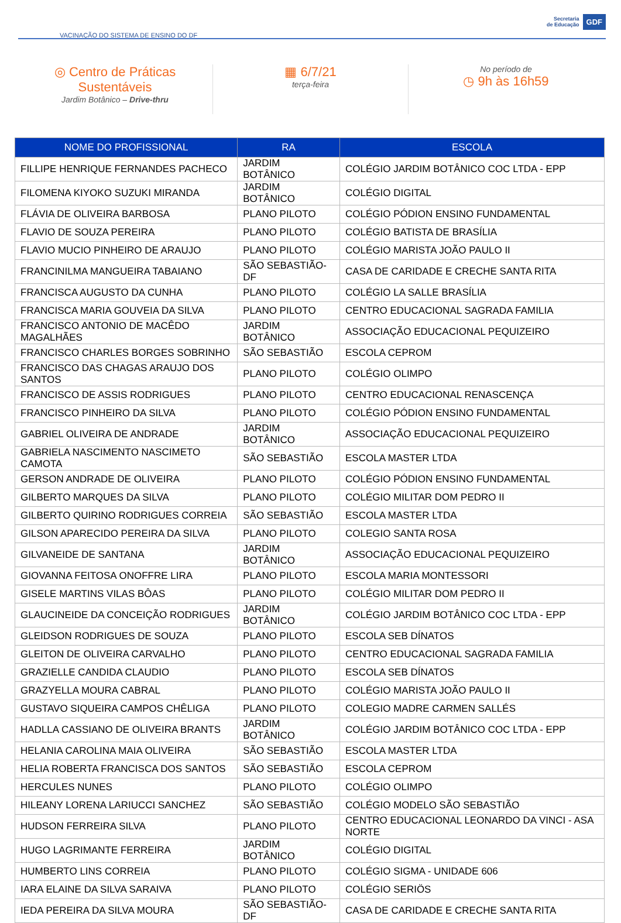VACINAÇÃO DO SISTEMA DE ENSINO DO DF
Secretaria
de Educação
GDF
◎ Centro de Práticas Sustentáveis
Jardim Botânico – Drive-thru
▦ 6/7/21
terça-feira
No período de
◷ 9h às 16h59
| NOME DO PROFISSIONAL | RA | ESCOLA |
| --- | --- | --- |
| FILLIPE HENRIQUE FERNANDES PACHECO | JARDIM BOTÂNICO | COLÉGIO JARDIM BOTÂNICO COC LTDA - EPP |
| FILOMENA KIYOKO SUZUKI MIRANDA | JARDIM BOTÂNICO | COLÉGIO DIGITAL |
| FLÁVIA DE OLIVEIRA BARBOSA | PLANO PILOTO | COLÉGIO PÓDION ENSINO FUNDAMENTAL |
| FLAVIO DE SOUZA PEREIRA | PLANO PILOTO | COLÉGIO BATISTA DE BRASÍLIA |
| FLAVIO MUCIO PINHEIRO DE ARAUJO | PLANO PILOTO | COLÉGIO MARISTA JOÃO PAULO II |
| FRANCINILMA MANGUEIRA TABAIANO | SÃO SEBASTIÃO-DF | CASA DE CARIDADE E CRECHE SANTA RITA |
| FRANCISCA AUGUSTO DA CUNHA | PLANO PILOTO | COLÉGIO LA SALLE BRASÍLIA |
| FRANCISCA MARIA GOUVEIA DA SILVA | PLANO PILOTO | CENTRO EDUCACIONAL SAGRADA FAMILIA |
| FRANCISCO ANTONIO DE MACÊDO MAGALHÃES | JARDIM BOTÂNICO | ASSOCIAÇÃO EDUCACIONAL PEQUIZEIRO |
| FRANCISCO CHARLES BORGES SOBRINHO | SÃO SEBASTIÃO | ESCOLA CEPROM |
| FRANCISCO DAS CHAGAS ARAUJO DOS SANTOS | PLANO PILOTO | COLÉGIO OLIMPO |
| FRANCISCO DE ASSIS RODRIGUES | PLANO PILOTO | CENTRO EDUCACIONAL RENASCENÇA |
| FRANCISCO PINHEIRO DA SILVA | PLANO PILOTO | COLÉGIO PÓDION ENSINO FUNDAMENTAL |
| GABRIEL OLIVEIRA DE ANDRADE | JARDIM BOTÂNICO | ASSOCIAÇÃO EDUCACIONAL PEQUIZEIRO |
| GABRIELA NASCIMENTO NASCIMETO CAMOTA | SÃO SEBASTIÃO | ESCOLA MASTER LTDA |
| GERSON ANDRADE DE OLIVEIRA | PLANO PILOTO | COLÉGIO PÓDION ENSINO FUNDAMENTAL |
| GILBERTO MARQUES DA SILVA | PLANO PILOTO | COLÉGIO MILITAR DOM PEDRO II |
| GILBERTO QUIRINO RODRIGUES CORREIA | SÃO SEBASTIÃO | ESCOLA MASTER LTDA |
| GILSON APARECIDO PEREIRA DA SILVA | PLANO PILOTO | COLEGIO SANTA ROSA |
| GILVANEIDE DE SANTANA | JARDIM BOTÂNICO | ASSOCIAÇÃO EDUCACIONAL PEQUIZEIRO |
| GIOVANNA FEITOSA ONOFFRE LIRA | PLANO PILOTO | ESCOLA MARIA MONTESSORI |
| GISELE MARTINS VILAS BÔAS | PLANO PILOTO | COLÉGIO MILITAR DOM PEDRO II |
| GLAUCINEIDE DA CONCEIÇÃO RODRIGUES | JARDIM BOTÂNICO | COLÉGIO JARDIM BOTÂNICO COC LTDA - EPP |
| GLEIDSON RODRIGUES DE SOUZA | PLANO PILOTO | ESCOLA SEB DÍNATOS |
| GLEITON DE OLIVEIRA CARVALHO | PLANO PILOTO | CENTRO EDUCACIONAL SAGRADA FAMILIA |
| GRAZIELLE CANDIDA CLAUDIO | PLANO PILOTO | ESCOLA SEB DÍNATOS |
| GRAZYELLA MOURA CABRAL | PLANO PILOTO | COLÉGIO MARISTA JOÃO PAULO II |
| GUSTAVO SIQUEIRA CAMPOS CHÊLIGA | PLANO PILOTO | COLEGIO MADRE CARMEN SALLÉS |
| HADLLA CASSIANO DE OLIVEIRA BRANTS | JARDIM BOTÂNICO | COLÉGIO JARDIM BOTÂNICO COC LTDA - EPP |
| HELANIA CAROLINA MAIA OLIVEIRA | SÃO SEBASTIÃO | ESCOLA MASTER LTDA |
| HELIA ROBERTA FRANCISCA DOS SANTOS | SÃO SEBASTIÃO | ESCOLA CEPROM |
| HERCULES NUNES | PLANO PILOTO | COLÉGIO OLIMPO |
| HILEANY LORENA LARIUCCI SANCHEZ | SÃO SEBASTIÃO | COLÉGIO MODELO SÃO SEBASTIÃO |
| HUDSON FERREIRA SILVA | PLANO PILOTO | CENTRO EDUCACIONAL LEONARDO DA VINCI - ASA NORTE |
| HUGO LAGRIMANTE FERREIRA | JARDIM BOTÂNICO | COLÉGIO DIGITAL |
| HUMBERTO LINS CORREIA | PLANO PILOTO | COLÉGIO SIGMA - UNIDADE 606 |
| IARA ELAINE DA SILVA SARAIVA | PLANO PILOTO | COLÉGIO SERIÖS |
| IEDA PEREIRA DA SILVA MOURA | SÃO SEBASTIÃO-DF | CASA DE CARIDADE E CRECHE SANTA RITA |